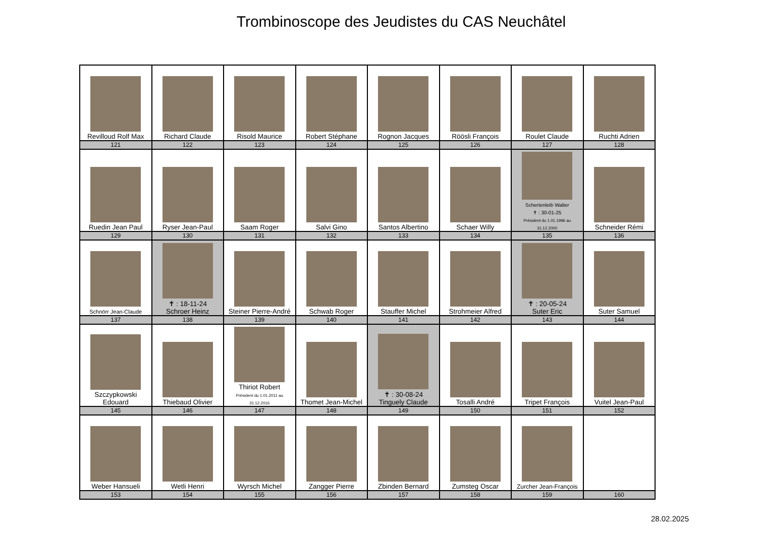Trombinoscope des Jeudistes du CAS Neuchâtel
| Revilloud Rolf Max | Richard Claude | Risold Maurice | Robert Stéphane | Rognon Jacques | Röösli François | Roulet Claude | Ruchti Adrien |
| 121 | 122 | 123 | 124 | 125 | 126 | 127 | 128 |
| Ruedin Jean Paul | Ryser Jean-Paul | Saam Roger | Salvi Gino | Santos Albertino | Schaer Willy | Schertenleib Walter ✝ : 30-01-25 Président du 1.01.1996 au 31.12.2000 | Schneider Rémi |
| 129 | 130 | 131 | 132 | 133 | 134 | 135 | 136 |
| Schnörr Jean-Claude | ✝ : 18-11-24 Schroer Heinz | Steiner Pierre-André | Schwab Roger | Stauffer Michel | Strohmeier Alfred | ✝ : 20-05-24 Suter Eric | Suter Samuel |
| 137 | 138 | 139 | 140 | 141 | 142 | 143 | 144 |
| Szczypkowski Edouard | Thiebaud Olivier | Thiriot Robert Président du 1.01.2011 au 31.12.2016 | Thomet Jean-Michel | ✝ : 30-08-24 Tinguely Claude | Tosalli André | Tripet François | Vuitel Jean-Paul |
| 145 | 146 | 147 | 148 | 149 | 150 | 151 | 152 |
| Weber Hansueli | Wetli Henri | Wyrsch Michel | Zangger Pierre | Zbinden Bernard | Zumsteg Oscar | Zurcher Jean-François | |
| 153 | 154 | 155 | 156 | 157 | 158 | 159 | 160 |
28.02.2025